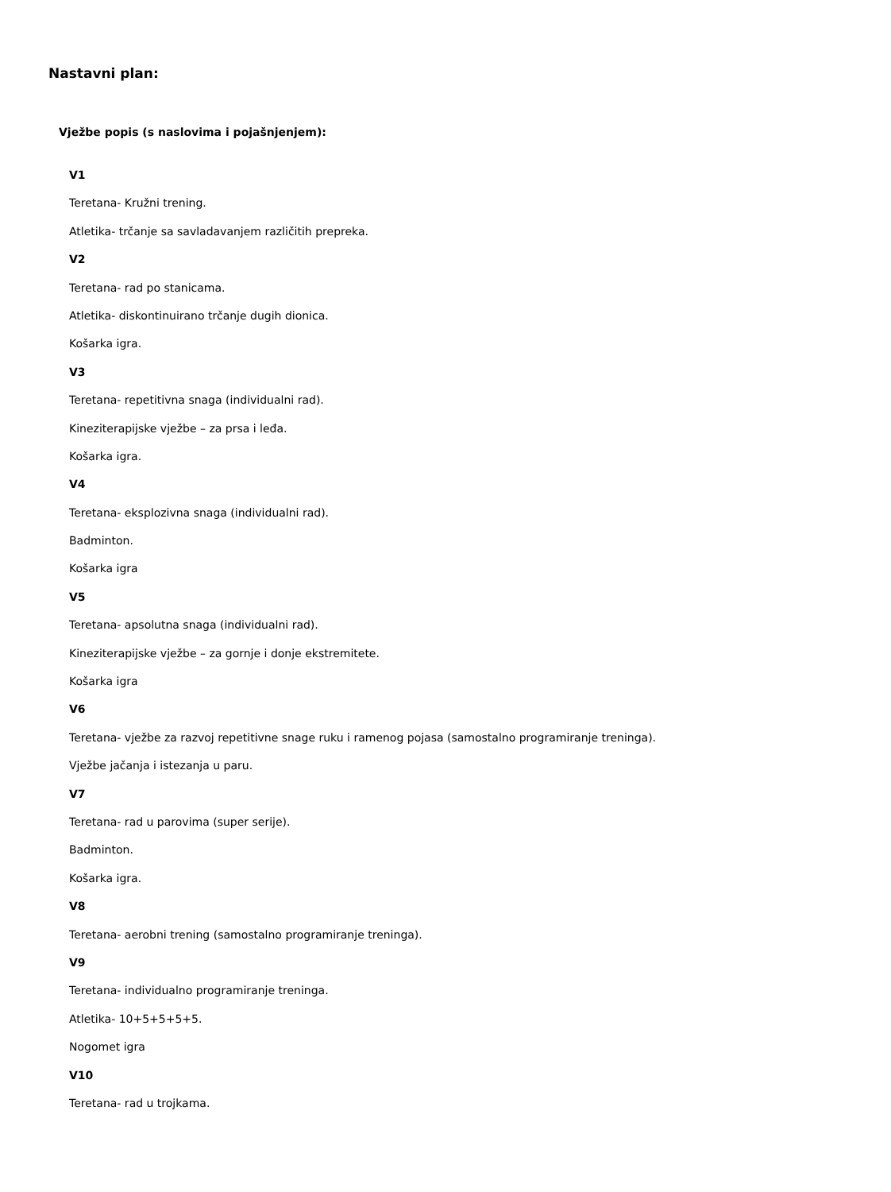Nastavni plan:
Vježbe popis (s naslovima i pojašnjenjem):
V1
Teretana- Kružni trening.
Atletika- trčanje sa savladavanjem različitih prepreka.
V2
Teretana- rad po stanicama.
Atletika- diskontinuirano trčanje dugih dionica.
Košarka igra.
V3
Teretana- repetitivna snaga (individualni rad).
Kineziterapijske vježbe – za prsa i leđa.
Košarka igra.
V4
Teretana- eksplozivna snaga (individualni rad).
Badminton.
Košarka igra
V5
Teretana- apsolutna snaga (individualni rad).
Kineziterapijske vježbe – za gornje i donje ekstremitete.
Košarka igra
V6
Teretana- vježbe za razvoj repetitivne snage ruku i ramenog pojasa (samostalno programiranje treninga).
Vježbe jačanja i istezanja u paru.
V7
Teretana- rad u parovima (super serije).
Badminton.
Košarka igra.
V8
Teretana- aerobni trening (samostalno programiranje treninga).
V9
Teretana- individualno programiranje treninga.
Atletika- 10+5+5+5+5.
Nogomet igra
V10
Teretana- rad u trojkama.